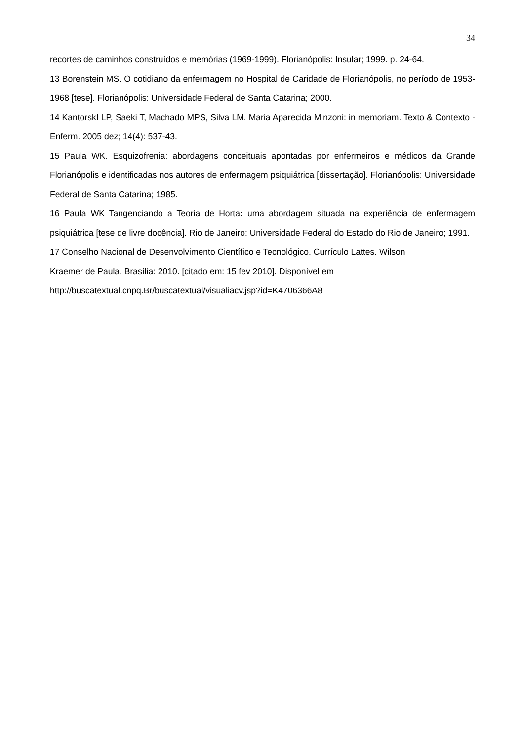34
recortes de caminhos construídos e memórias (1969-1999). Florianópolis: Insular; 1999. p. 24-64.
13 Borenstein MS. O cotidiano da enfermagem no Hospital de Caridade de Florianópolis, no período de 1953-1968 [tese]. Florianópolis: Universidade Federal de Santa Catarina; 2000.
14 KantorskI LP, Saeki T, Machado MPS, Silva LM. Maria Aparecida Minzoni: in memoriam. Texto & Contexto - Enferm. 2005 dez; 14(4): 537-43.
15 Paula WK. Esquizofrenia: abordagens conceituais apontadas por enfermeiros e médicos da Grande Florianópolis e identificadas nos autores de enfermagem psiquiátrica [dissertação]. Florianópolis: Universidade Federal de Santa Catarina; 1985.
16 Paula WK Tangenciando a Teoria de Horta: uma abordagem situada na experiência de enfermagem psiquiátrica [tese de livre docência]. Rio de Janeiro: Universidade Federal do Estado do Rio de Janeiro; 1991.
17 Conselho Nacional de Desenvolvimento Científico e Tecnológico. Currículo Lattes. Wilson
Kraemer de Paula. Brasília: 2010. [citado em: 15 fev 2010]. Disponível em
http://buscatextual.cnpq.Br/buscatextual/visualiacv.jsp?id=K4706366A8